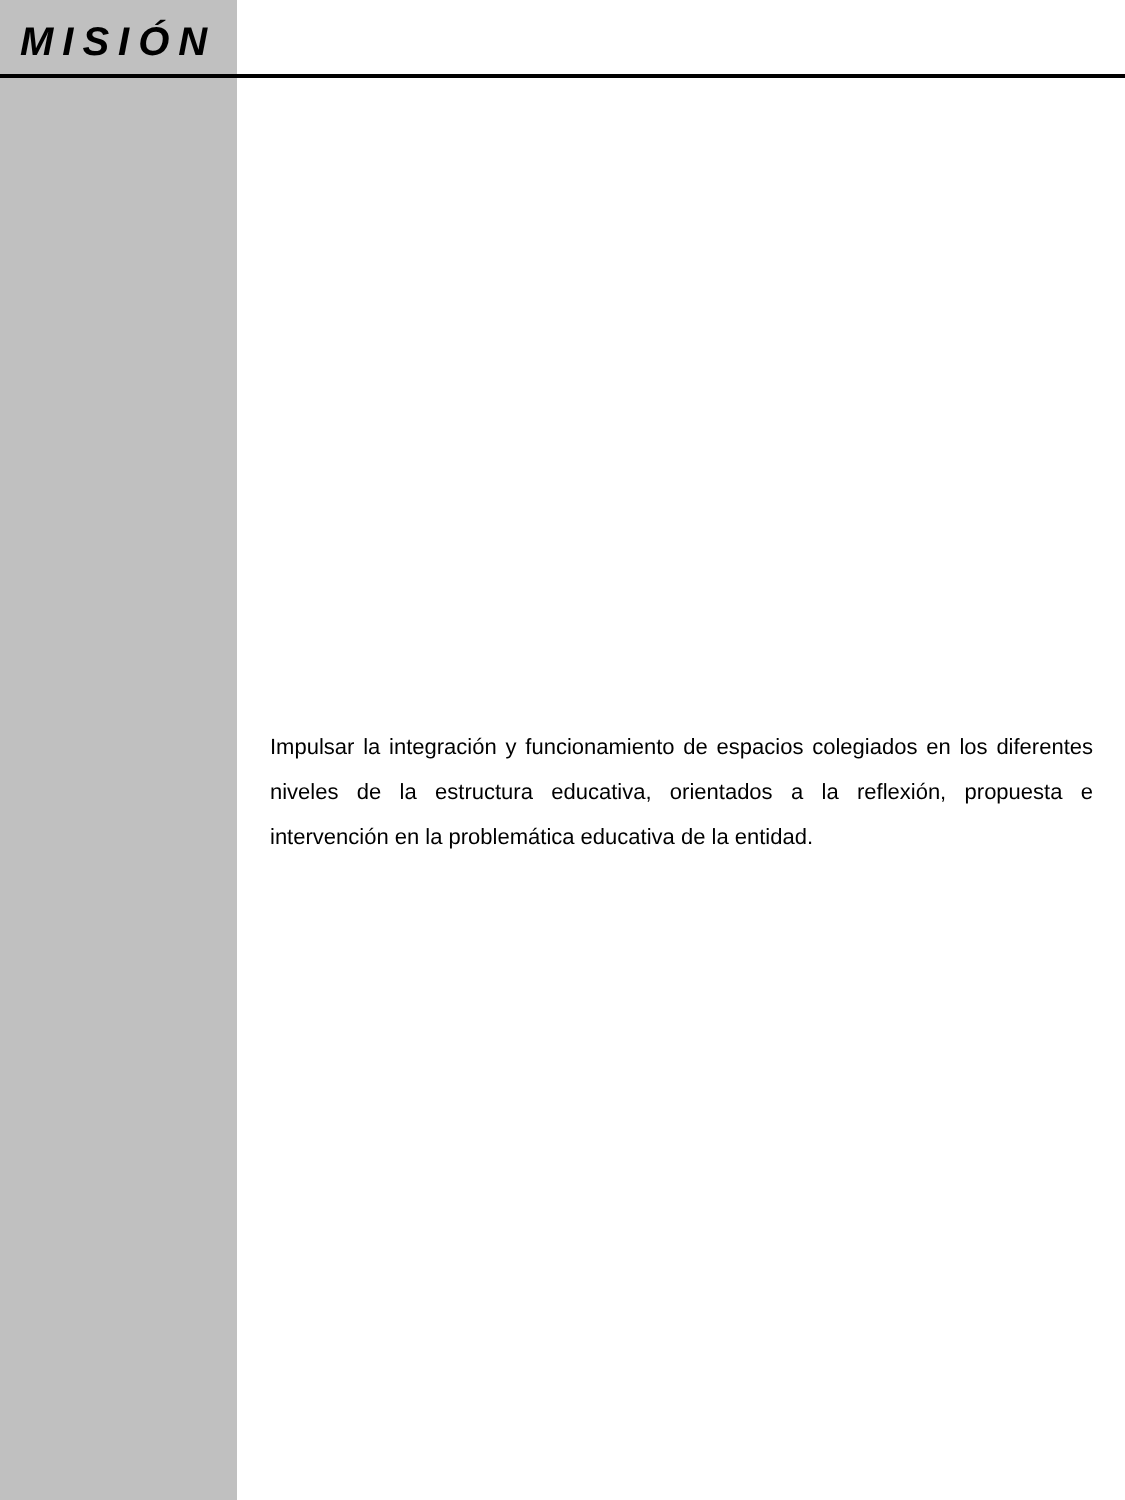MISIÓN
Impulsar la integración y funcionamiento de espacios colegiados en los diferentes niveles de la estructura educativa, orientados a la reflexión, propuesta e intervención en la problemática educativa de la entidad.